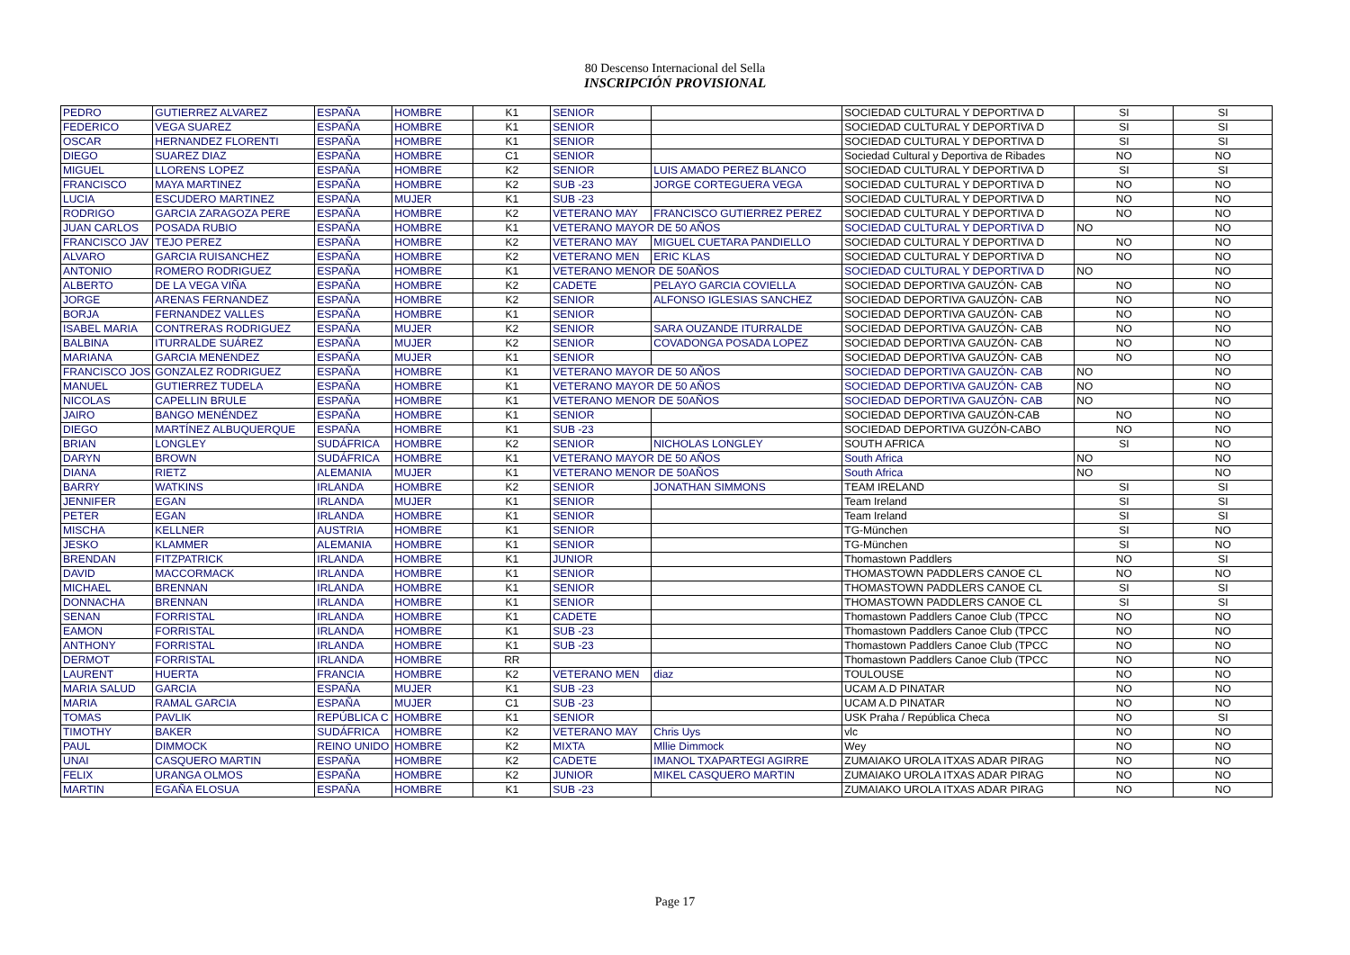80 Descenso Internacional del Sella
INSCRIPCIÓN PROVISIONAL
| PEDRO | GUTIERREZ ALVAREZ | ESPAÑA | HOMBRE | K1 | SENIOR | | SOCIEDAD CULTURAL Y DEPORTIVA D | SI | SI |
| FEDERICO | VEGA SUAREZ | ESPAÑA | HOMBRE | K1 | SENIOR | | SOCIEDAD CULTURAL Y DEPORTIVA D | SI | SI |
| OSCAR | HERNANDEZ FLORENTI | ESPAÑA | HOMBRE | K1 | SENIOR | | SOCIEDAD CULTURAL Y DEPORTIVA D | SI | SI |
| DIEGO | SUAREZ DIAZ | ESPAÑA | HOMBRE | C1 | SENIOR | | Sociedad Cultural y Deportiva de Ribades | NO | NO |
| MIGUEL | LLORENS LOPEZ | ESPAÑA | HOMBRE | K2 | SENIOR | LUIS AMADO PEREZ BLANCO | SOCIEDAD CULTURAL Y DEPORTIVA D | SI | SI |
| FRANCISCO | MAYA MARTINEZ | ESPAÑA | HOMBRE | K2 | SUB -23 | JORGE CORTEGUERA VEGA | SOCIEDAD CULTURAL Y DEPORTIVA D | NO | NO |
| LUCIA | ESCUDERO MARTINEZ | ESPAÑA | MUJER | K1 | SUB -23 | | SOCIEDAD CULTURAL Y DEPORTIVA D | NO | NO |
| RODRIGO | GARCIA ZARAGOZA PERE | ESPAÑA | HOMBRE | K2 | VETERANO MAY | FRANCISCO GUTIERREZ PEREZ | SOCIEDAD CULTURAL Y DEPORTIVA D | NO | NO |
| JUAN CARLOS | POSADA RUBIO | ESPAÑA | HOMBRE | K1 | VETERANO MAYOR DE 50 AÑOS | | SOCIEDAD CULTURAL Y DEPORTIVA D | NO | NO |
| FRANCISCO JAV | TEJO PEREZ | ESPAÑA | HOMBRE | K2 | VETERANO MAY | MIGUEL CUETARA PANDIELLO | SOCIEDAD CULTURAL Y DEPORTIVA D | NO | NO |
| ALVARO | GARCIA RUISANCHEZ | ESPAÑA | HOMBRE | K2 | VETERANO MEN | ERIC KLAS | SOCIEDAD CULTURAL Y DEPORTIVA D | NO | NO |
| ANTONIO | ROMERO RODRIGUEZ | ESPAÑA | HOMBRE | K1 | VETERANO MENOR DE 50AÑOS | | SOCIEDAD CULTURAL Y DEPORTIVA D | NO | NO |
| ALBERTO | DE LA VEGA VIÑA | ESPAÑA | HOMBRE | K2 | CADETE | PELAYO GARCIA COVIELLA | SOCIEDAD DEPORTIVA GAUZÓN- CAB | NO | NO |
| JORGE | ARENAS FERNANDEZ | ESPAÑA | HOMBRE | K2 | SENIOR | ALFONSO IGLESIAS SANCHEZ | SOCIEDAD DEPORTIVA GAUZÓN- CAB | NO | NO |
| BORJA | FERNANDEZ VALLES | ESPAÑA | HOMBRE | K1 | SENIOR | | SOCIEDAD DEPORTIVA GAUZÓN- CAB | NO | NO |
| ISABEL MARIA | CONTRERAS RODRIGUEZ | ESPAÑA | MUJER | K2 | SENIOR | SARA OUZANDE ITURRALDE | SOCIEDAD DEPORTIVA GAUZÓN- CAB | NO | NO |
| BALBINA | ITURRALDE SUÁREZ | ESPAÑA | MUJER | K2 | SENIOR | COVADONGA POSADA LOPEZ | SOCIEDAD DEPORTIVA GAUZÓN- CAB | NO | NO |
| MARIANA | GARCIA MENENDEZ | ESPAÑA | MUJER | K1 | SENIOR | | SOCIEDAD DEPORTIVA GAUZÓN- CAB | NO | NO |
| FRANCISCO JOS | GONZALEZ RODRIGUEZ | ESPAÑA | HOMBRE | K1 | VETERANO MAYOR DE 50 AÑOS | | SOCIEDAD DEPORTIVA GAUZÓN- CAB | NO | NO |
| MANUEL | GUTIERREZ TUDELA | ESPAÑA | HOMBRE | K1 | VETERANO MAYOR DE 50 AÑOS | | SOCIEDAD DEPORTIVA GAUZÓN- CAB | NO | NO |
| NICOLAS | CAPELLIN BRULE | ESPAÑA | HOMBRE | K1 | VETERANO MENOR DE 50AÑOS | | SOCIEDAD DEPORTIVA GAUZÓN- CAB | NO | NO |
| JAIRO | BANGO MENÉNDEZ | ESPAÑA | HOMBRE | K1 | SENIOR | | SOCIEDAD DEPORTIVA GAUZÓN-CAB | NO | NO |
| DIEGO | MARTÍNEZ ALBUQUERQUE | ESPAÑA | HOMBRE | K1 | SUB -23 | | SOCIEDAD DEPORTIVA GUZÓN-CABO | NO | NO |
| BRIAN | LONGLEY | SUDÁFRICA | HOMBRE | K2 | SENIOR | NICHOLAS LONGLEY | SOUTH AFRICA | SI | NO |
| DARYN | BROWN | SUDÁFRICA | HOMBRE | K1 | VETERANO MAYOR DE 50 AÑOS | | South Africa | NO | NO |
| DIANA | RIETZ | ALEMANIA | MUJER | K1 | VETERANO MENOR DE 50AÑOS | | South Africa | NO | NO |
| BARRY | WATKINS | IRLANDA | HOMBRE | K2 | SENIOR | JONATHAN SIMMONS | TEAM IRELAND | SI | SI |
| JENNIFER | EGAN | IRLANDA | MUJER | K1 | SENIOR | | Team Ireland | SI | SI |
| PETER | EGAN | IRLANDA | HOMBRE | K1 | SENIOR | | Team Ireland | SI | SI |
| MISCHA | KELLNER | AUSTRIA | HOMBRE | K1 | SENIOR | | TG-München | SI | NO |
| JESKO | KLAMMER | ALEMANIA | HOMBRE | K1 | SENIOR | | TG-München | SI | NO |
| BRENDAN | FITZPATRICK | IRLANDA | HOMBRE | K1 | JUNIOR | | Thomastown Paddlers | NO | SI |
| DAVID | MACCORMACK | IRLANDA | HOMBRE | K1 | SENIOR | | THOMASTOWN PADDLERS CANOE CL | NO | NO |
| MICHAEL | BRENNAN | IRLANDA | HOMBRE | K1 | SENIOR | | THOMASTOWN PADDLERS CANOE CL | SI | SI |
| DONNACHA | BRENNAN | IRLANDA | HOMBRE | K1 | SENIOR | | THOMASTOWN PADDLERS CANOE CL | SI | SI |
| SENAN | FORRISTAL | IRLANDA | HOMBRE | K1 | CADETE | | Thomastown Paddlers Canoe Club (TPCC | NO | NO |
| EAMON | FORRISTAL | IRLANDA | HOMBRE | K1 | SUB -23 | | Thomastown Paddlers Canoe Club (TPCC | NO | NO |
| ANTHONY | FORRISTAL | IRLANDA | HOMBRE | K1 | SUB -23 | | Thomastown Paddlers Canoe Club (TPCC | NO | NO |
| DERMOT | FORRISTAL | IRLANDA | HOMBRE | RR | | | Thomastown Paddlers Canoe Club (TPCC | NO | NO |
| LAURENT | HUERTA | FRANCIA | HOMBRE | K2 | VETERANO MEN | diaz | TOULOUSE | NO | NO |
| MARIA SALUD | GARCIA | ESPAÑA | MUJER | K1 | SUB -23 | | UCAM A.D PINATAR | NO | NO |
| MARIA | RAMAL GARCIA | ESPAÑA | MUJER | C1 | SUB -23 | | UCAM A.D PINATAR | NO | NO |
| TOMAS | PAVLIK | REPÚBLICA C | HOMBRE | K1 | SENIOR | | USK Praha / República Checa | NO | SI |
| TIMOTHY | BAKER | SUDÁFRICA | HOMBRE | K2 | VETERANO MAY | Chris Uys | vlc | NO | NO |
| PAUL | DIMMOCK | REINO UNIDO | HOMBRE | K2 | MIXTA | Mllie Dimmock | Wey | NO | NO |
| UNAI | CASQUERO MARTIN | ESPAÑA | HOMBRE | K2 | CADETE | IMANOL TXAPARTEGI AGIRRE | ZUMAIAKO UROLA ITXAS ADAR PIRAG | NO | NO |
| FELIX | URANGA OLMOS | ESPAÑA | HOMBRE | K2 | JUNIOR | MIKEL CASQUERO MARTIN | ZUMAIAKO UROLA ITXAS ADAR PIRAG | NO | NO |
| MARTIN | EGAÑA ELOSUA | ESPAÑA | HOMBRE | K1 | SUB -23 | | ZUMAIAKO UROLA ITXAS ADAR PIRAG | NO | NO |
Page 17